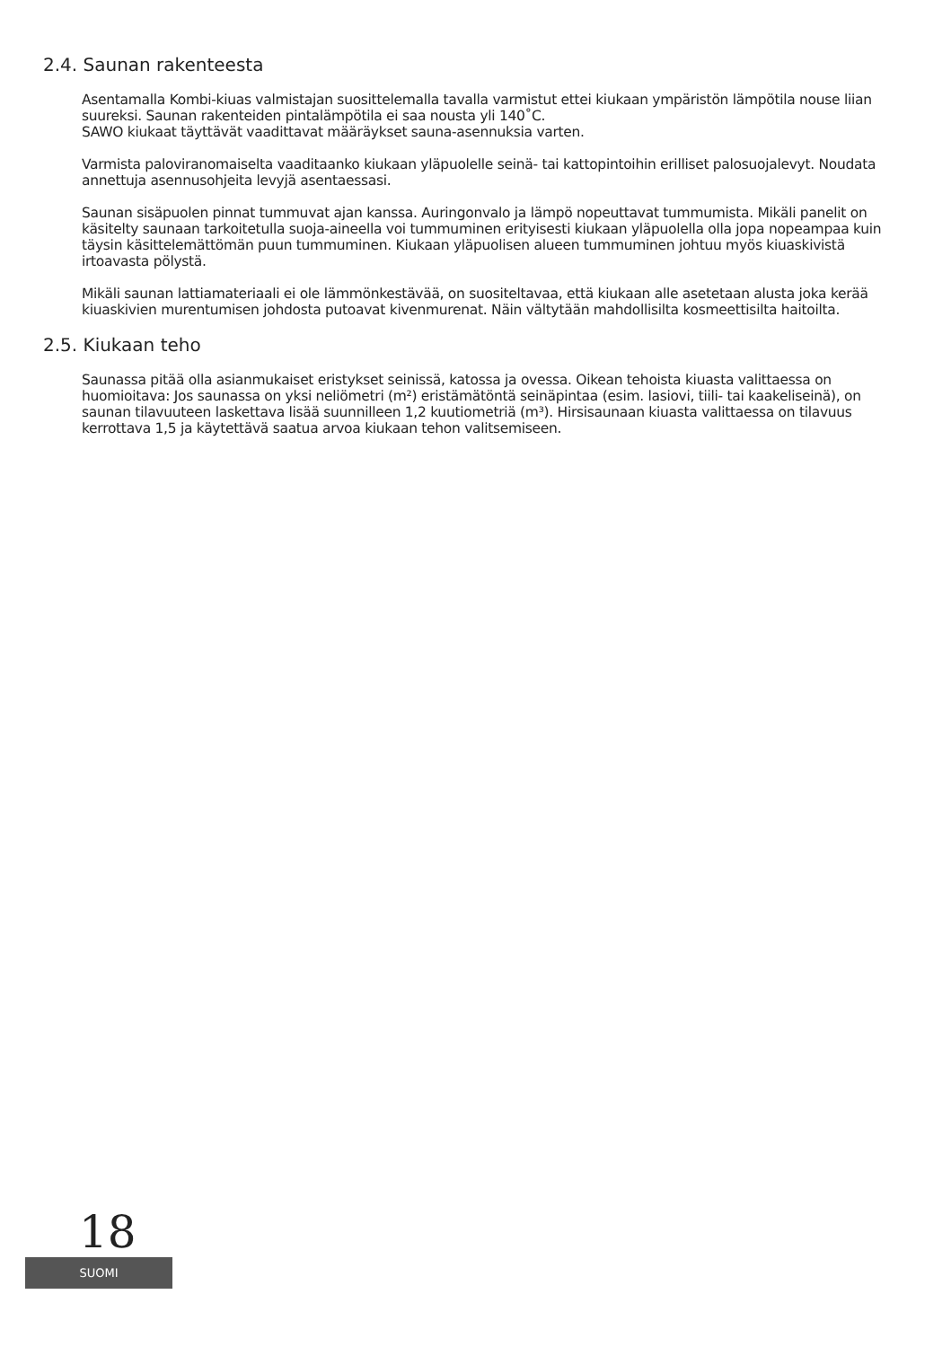2.4. Saunan rakenteesta
Asentamalla Kombi-kiuas valmistajan suosittelemalla tavalla varmistut ettei kiukaan ympäristön lämpötila nouse liian suureksi. Saunan rakenteiden pintalämpötila ei saa nousta yli 140˚C.
SAWO kiukaat täyttävät vaadittavat määräykset sauna-asennuksia varten.
Varmista paloviranomaiselta vaaditaanko kiukaan yläpuolelle seinä- tai kattopintoihin erilliset palosuojalevyt. Noudata annettuja asennusohjeita levyjä asentaessasi.
Saunan sisäpuolen pinnat tummuvat ajan kanssa. Auringonvalo ja lämpö nopeuttavat tummumista. Mikäli panelit on käsitelty saunaan tarkoitetulla suoja-aineella voi tummuminen erityisesti kiukaan yläpuolella olla jopa nopeampaa kuin täysin käsittelemättömän puun tummuminen. Kiukaan yläpuolisen alueen tummuminen johtuu myös kiuaskivistä irtoavasta pölystä.
Mikäli saunan lattiamateriaali ei ole lämmönkestävää, on suositeltavaa, että kiukaan alle asetetaan alusta joka kerää kiuaskivien murentumisen johdosta putoavat kivenmurenat. Näin vältytään mahdollisilta kosmeettisilta haitoilta.
2.5. Kiukaan teho
Saunassa pitää olla asianmukaiset eristykset seinissä, katossa ja ovessa. Oikean tehoista kiuasta valittaessa on huomioitava: Jos saunassa on yksi neliömetri (m²) eristämätöntä seinäpintaa (esim. lasiovi, tiili- tai kaakeliseinä), on saunan tilavuuteen laskettava lisää suunnilleen 1,2 kuutiometriä (m³). Hirsisaunaan kiuasta valittaessa on tilavuus kerrottava 1,5 ja käytettävä saatua arvoa kiukaan tehon valitsemiseen.
18
SUOMI